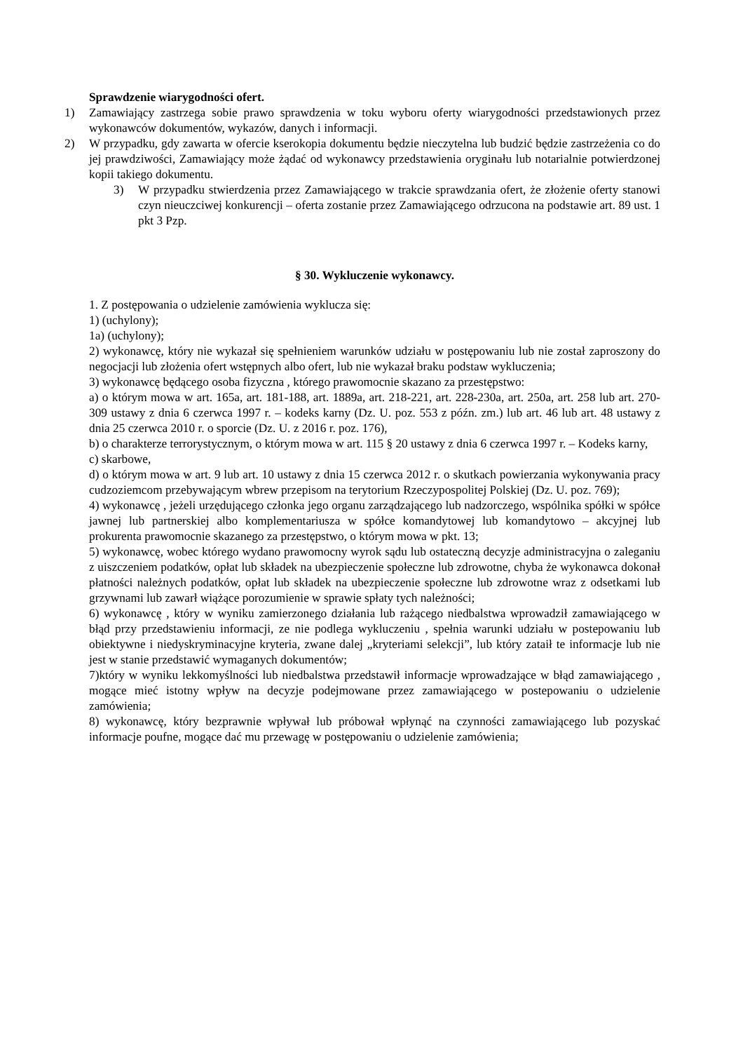Sprawdzenie wiarygodności ofert.
1) Zamawiający zastrzega sobie prawo sprawdzenia w toku wyboru oferty wiarygodności przedstawionych przez wykonawców dokumentów, wykazów, danych i informacji.
2) W przypadku, gdy zawarta w ofercie kserokopia dokumentu będzie nieczytelna lub budzić będzie zastrzeżenia co do jej prawdziwości, Zamawiający może żądać od wykonawcy przedstawienia oryginału lub notarialnie potwierdzonej kopii takiego dokumentu.
3) W przypadku stwierdzenia przez Zamawiającego w trakcie sprawdzania ofert, że złożenie oferty stanowi czyn nieuczciwej konkurencji – oferta zostanie przez Zamawiającego odrzucona na podstawie art. 89 ust. 1 pkt 3 Pzp.
§ 30. Wykluczenie wykonawcy.
1. Z postępowania o udzielenie zamówienia wyklucza się:
1) (uchylony);
1a) (uchylony);
2) wykonawcę, który nie wykazał się spełnieniem warunków udziału w postępowaniu lub nie został zaproszony do negocjacji lub złożenia ofert wstępnych albo ofert, lub nie wykazał braku podstaw wykluczenia;
3) wykonawcę będącego osoba fizyczna , którego prawomocnie skazano za przestępstwo:
a) o którym mowa w art. 165a, art. 181-188, art. 1889a, art. 218-221, art. 228-230a, art. 250a, art. 258 lub art. 270-309 ustawy z dnia 6 czerwca 1997 r. – kodeks karny (Dz. U. poz. 553 z późn. zm.) lub art. 46 lub art. 48 ustawy z dnia 25 czerwca 2010 r. o sporcie (Dz. U. z 2016 r. poz. 176),
b) o charakterze terrorystycznym, o którym mowa w art. 115 § 20 ustawy z dnia 6 czerwca 1997 r. – Kodeks karny,
c) skarbowe,
d) o którym mowa w art. 9 lub art. 10 ustawy z dnia 15 czerwca 2012 r. o skutkach powierzania wykonywania pracy cudzoziemcom przebywającym wbrew przepisom na terytorium Rzeczypospolitej Polskiej (Dz. U. poz. 769);
4) wykonawcę , jeżeli urzędującego członka jego organu zarządzającego lub nadzorczego, wspólnika spółki w spółce jawnej lub partnerskiej albo komplementariusza w spółce komandytowej lub komandytowo – akcyjnej lub prokurenta prawomocnie skazanego za przestępstwo, o którym mowa w pkt. 13;
5) wykonawcę, wobec którego wydano prawomocny wyrok sądu lub ostateczną decyzje administracyjna o zaleganiu z uiszczeniem podatków, opłat lub składek na ubezpieczenie społeczne lub zdrowotne, chyba że wykonawca dokonał płatności należnych podatków, opłat lub składek na ubezpieczenie społeczne lub zdrowotne wraz z odsetkami lub grzywnami lub zawarł wiążące porozumienie w sprawie spłaty tych należności;
6) wykonawcę , który w wyniku zamierzonego działania lub rażącego niedbalstwa wprowadził zamawiającego w błąd przy przedstawieniu informacji, ze nie podlega wykluczeniu , spełnia warunki udziału w postepowaniu lub obiektywne i niedyskryminacyjne kryteria, zwane dalej „kryteriami selekcji”, lub który zataił te informacje lub nie jest w stanie przedstawić wymaganych dokumentów;
7)który w wyniku lekkomyślności lub niedbalstwa przedstawił informacje wprowadzające w błąd zamawiającego , mogące mieć istotny wpływ na decyzje podejmowane przez zamawiającego w postepowaniu o udzielenie zamówienia;
8) wykonawcę, który bezprawnie wpływał lub próbował wpłynąć na czynności zamawiającego lub pozyskać informacje poufne, mogące dać mu przewagę w postępowaniu o udzielenie zamówienia;